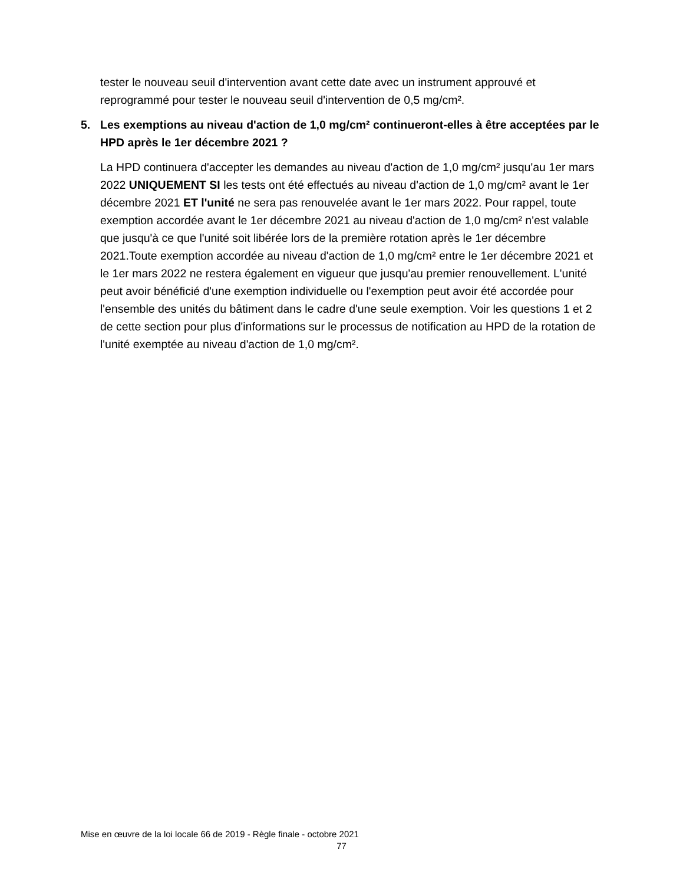tester le nouveau seuil d'intervention avant cette date avec un instrument approuvé et reprogrammé pour tester le nouveau seuil d'intervention de 0,5 mg/cm².
5. Les exemptions au niveau d'action de 1,0 mg/cm² continueront-elles à être acceptées par le HPD après le 1er décembre 2021 ?
La HPD continuera d'accepter les demandes au niveau d'action de 1,0 mg/cm² jusqu'au 1er mars 2022 UNIQUEMENT SI les tests ont été effectués au niveau d'action de 1,0 mg/cm² avant le 1er décembre 2021 ET l'unité ne sera pas renouvelée avant le 1er mars 2022. Pour rappel, toute exemption accordée avant le 1er décembre 2021 au niveau d'action de 1,0 mg/cm² n'est valable que jusqu'à ce que l'unité soit libérée lors de la première rotation après le 1er décembre 2021.Toute exemption accordée au niveau d'action de 1,0 mg/cm² entre le 1er décembre 2021 et le 1er mars 2022 ne restera également en vigueur que jusqu'au premier renouvellement. L'unité peut avoir bénéficié d'une exemption individuelle ou l'exemption peut avoir été accordée pour l'ensemble des unités du bâtiment dans le cadre d'une seule exemption. Voir les questions 1 et 2 de cette section pour plus d'informations sur le processus de notification au HPD de la rotation de l'unité exemptée au niveau d'action de 1,0 mg/cm².
Mise en œuvre de la loi locale 66 de 2019 - Règle finale - octobre 2021
77